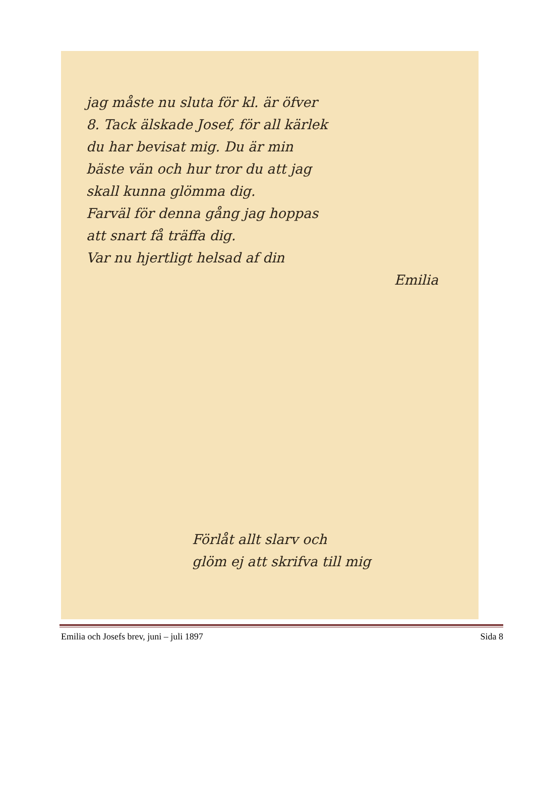jag måste nu sluta för kl. är öfver
8. Tack älskade Josef, för all kärlek
du har bevisat mig. Du är min
bäste vän och hur tror du att jag
skall kunna glömma dig.
Farväl för denna gång jag hoppas
att snart få träffa dig.
Var nu hjertligt helsad af din
Emilia
Förlåt allt slarv och
glöm ej att skrifva till mig
Emilia och Josefs brev, juni – juli 1897 Sida 8